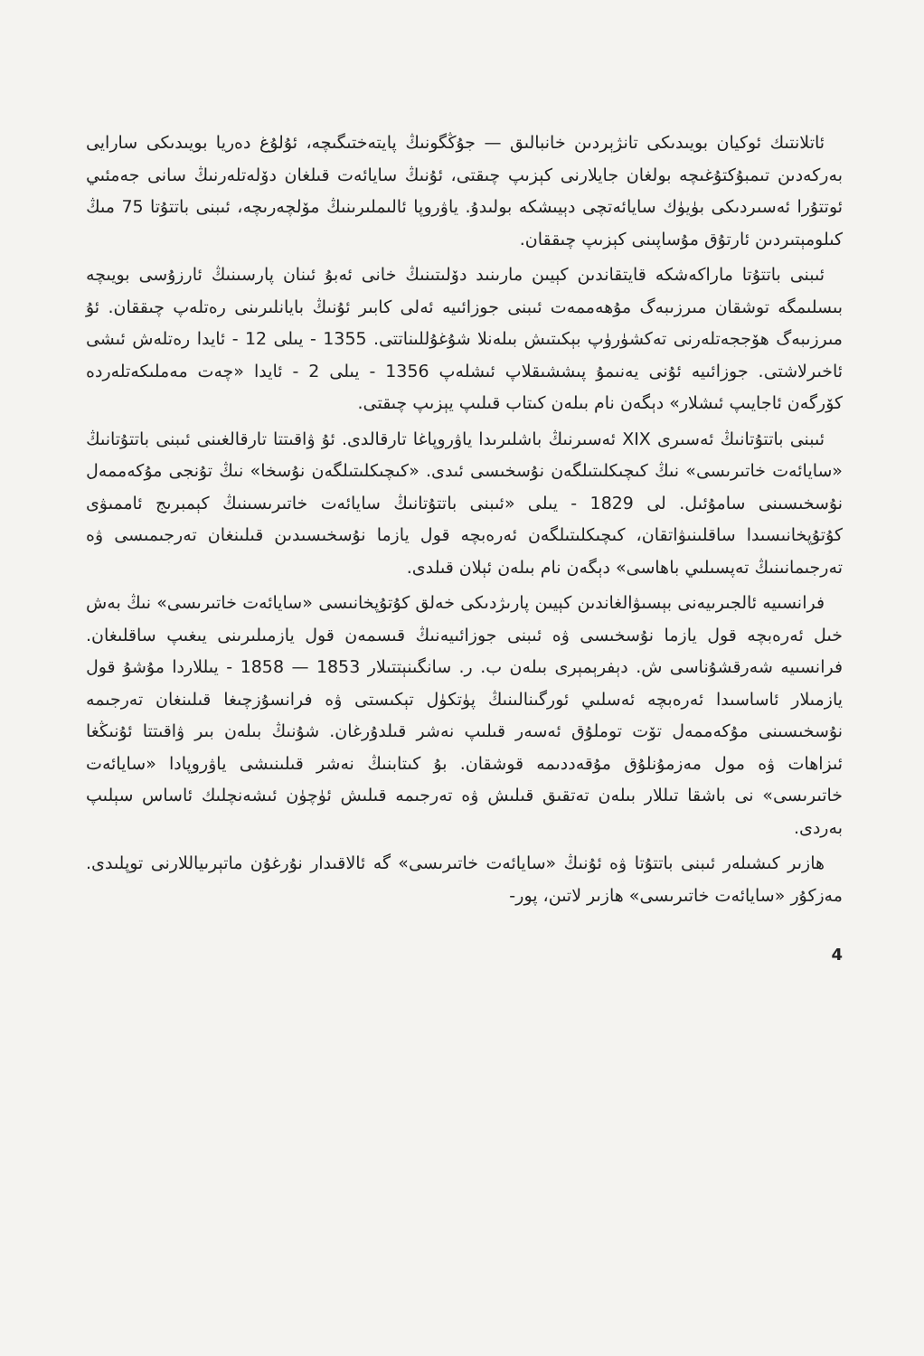ئاتلانتىك ئوكيان بويىدىكى تانژېردىن خانبالىق — جۇڭگونىڭ پايتەختىگىچە، ئۇلۇغ دەريا بويىدىكى سارايى بەركەدىن تىمبۇكتۇغىچە بولغان جايلارنى كېزىپ چىقتى، ئۇنىڭ سايائەت قىلغان دۆلەتلەرنىڭ سانى جەمئىي ئوتتۇرا ئەسىردىكى بۈيۈك سايائەتچى دېيىشكە بولىدۇ. ياۋروپا ئالىملىرىنىڭ مۆلچەرىچە، ئىبنى باتتۇتا 75 مىڭ كىلومېتىردىن ئارتۇق مۇساپىنى كېزىپ چىققان.
ئىبنى باتتۇتا ماراكەشكە قايتقاندىن كېيىن مارىنىد دۆلىتىنىڭ خانى ئەبۇ ئىنان پارسىنىڭ ئارزۇسى بويىچە بىسلىمگە توشقان مىرزىبەگ مۇھەممەت ئىبنى جوزائىيە ئەلى كابىر ئۇنىڭ بايانلىرىنى رەتلەپ چىققان. ئۇ مىرزىبەگ ھۆججەتلەرنى تەكشۈرۈپ بېكىتىش بىلەنلا شۇغۇللىناتتى. 1355 - يىلى 12 - ئايدا رەتلەش ئىشى ئاخىرلاشتى. جوزائىيە ئۇنى يەنىمۇ پىششىقلاپ ئىشلەپ 1356 - يىلى 2 - ئايدا «چەت مەملىكەتلەردە كۆرگەن ئاجايىپ ئىشلار» دېگەن نام بىلەن كىتاب قىلىپ يېزىپ چىقتى.
ئىبنى باتتۇتانىڭ ئەسىرى XIX ئەسىرنىڭ باشلىرىدا ياۋروپاغا تارقالدى. ئۇ ۋاقىتتا تارقالغىنى ئىبنى باتتۇتانىڭ «سايائەت خاتىرىسى» نىڭ كىچىكلىتىلگەن نۇسخىسى ئىدى. «كىچىكلىتىلگەن نۇسخا» نىڭ تۇنجى مۇكەممەل نۇسخىسىنى سامۇئىل. لى 1829 - يىلى «ئىبنى باتتۇتانىڭ سايائەت خاتىرىسىنىڭ كېمبرىج ئاممىۋى كۇتۇپخانىسىدا ساقلىنىۋاتقان، كىچىكلىتىلگەن ئەرەبچە قول يازما نۇسخىسىدىن قىلىنغان تەرجىمىسى ۋە تەرجىمانىنىڭ تەپسىلىي باھاسى» دېگەن نام بىلەن ئېلان قىلدى.
فرانسىيە ئالجىرىيەنى بېسىۋالغاندىن كېيىن پارىژدىكى خەلق كۇتۇپخانىسى «سايائەت خاتىرىسى» نىڭ بەش خىل ئەرەبچە قول يازما نۇسخىسى ۋە ئىبنى جوزائىيەنىڭ قىسمەن قول يازمىلىرىنى يىغىپ ساقلىغان. فرانسىيە شەرقشۇناسى ش. دېفرېمېرى بىلەن ب. ر. سانگىنېتتىلار 1853 — 1858 - يىللاردا مۇشۇ قول يازمىلار ئاساسىدا ئەرەبچە ئەسلىي ئورگىنالىنىڭ پۈتكۈل تېكىستى ۋە فرانسۇزچىغا قىلىنغان تەرجىمە نۇسخىسىنى مۇكەممەل تۆت توملۇق ئەسەر قىلىپ نەشر قىلدۇرغان. شۇنىڭ بىلەن بىر ۋاقىتتا ئۇنىڭغا ئىزاھات ۋە مول مەزمۇنلۇق مۇقەددىمە قوشقان. بۇ كىتابنىڭ نەشر قىلىنىشى ياۋروپادا «سايائەت خاتىرىسى» نى باشقا تىللار بىلەن تەتقىق قىلىش ۋە تەرجىمە قىلىش ئۈچۈن ئىشەنچلىك ئاساس سېلىپ بەردى.
ھازىر كىشىلەر ئىبنى باتتۇتا ۋە ئۇنىڭ «سايائەت خاتىرىسى» گە ئالاقىدار نۇرغۇن ماتېرىياللارنى توپلىدى. مەزكۇر «سايائەت خاتىرىسى» ھازىر لاتىن، پور-
4